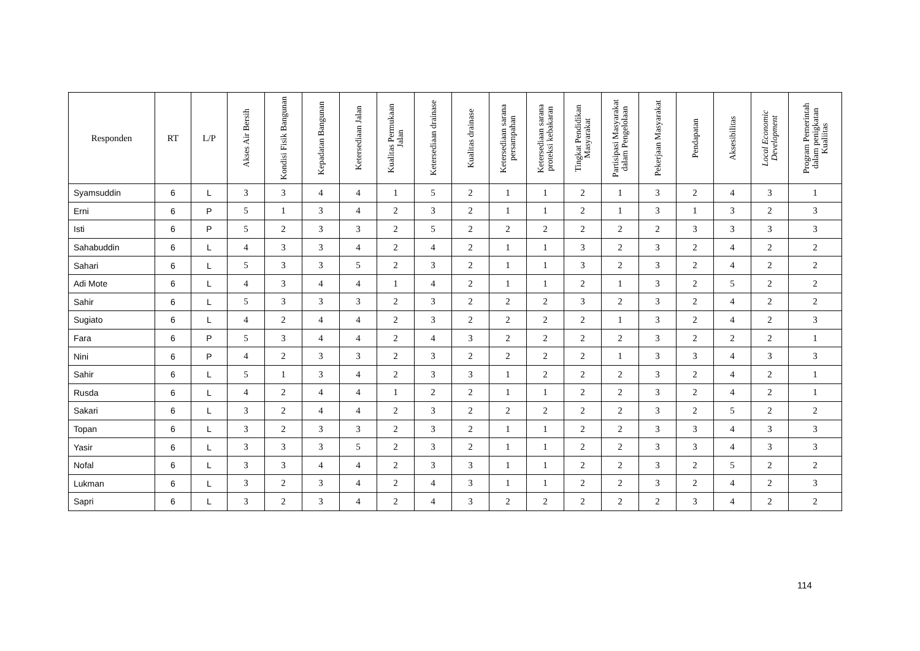| Responden | RT | L/P | Akses Air Bersih | Kondisi Fisik Bangunan | Kepadatan Bangunan | Ketersediaan Jalan | Kualitas Permukaan Jalan | Ketersediaan drainase | Kualitas drainase | Ketersediaan sarana persampahan | Ketersediaan sarana proteksi kebakaran | Tingkat Pendidikan Masyarakat | Partisipasi Masyarakat dalam Pengelolaan | Pekerjaan Masyarakat | Pendapatan | Aksesibilitas | Local Economic Development | Program Pemerintah dalam penigkatan Kualiitas |
| --- | --- | --- | --- | --- | --- | --- | --- | --- | --- | --- | --- | --- | --- | --- | --- | --- | --- | --- |
| Syamsuddin | 6 | L | 3 | 3 | 4 | 4 | 1 | 5 | 2 | 1 | 1 | 2 | 1 | 3 | 2 | 4 | 3 | 1 |
| Erni | 6 | P | 5 | 1 | 3 | 4 | 2 | 3 | 2 | 1 | 1 | 2 | 1 | 3 | 1 | 3 | 2 | 3 |
| Isti | 6 | P | 5 | 2 | 3 | 3 | 2 | 5 | 2 | 2 | 2 | 2 | 2 | 2 | 3 | 3 | 3 | 3 |
| Sahabuddin | 6 | L | 4 | 3 | 3 | 4 | 2 | 4 | 2 | 1 | 1 | 3 | 2 | 3 | 2 | 4 | 2 | 2 |
| Sahari | 6 | L | 5 | 3 | 3 | 5 | 2 | 3 | 2 | 1 | 1 | 3 | 2 | 3 | 2 | 4 | 2 | 2 |
| Adi Mote | 6 | L | 4 | 3 | 4 | 4 | 1 | 4 | 2 | 1 | 1 | 2 | 1 | 3 | 2 | 5 | 2 | 2 |
| Sahir | 6 | L | 5 | 3 | 3 | 3 | 2 | 3 | 2 | 2 | 2 | 3 | 2 | 3 | 2 | 4 | 2 | 2 |
| Sugiato | 6 | L | 4 | 2 | 4 | 4 | 2 | 3 | 2 | 2 | 2 | 2 | 1 | 3 | 2 | 4 | 2 | 3 |
| Fara | 6 | P | 5 | 3 | 4 | 4 | 2 | 4 | 3 | 2 | 2 | 2 | 2 | 3 | 2 | 2 | 2 | 1 |
| Nini | 6 | P | 4 | 2 | 3 | 3 | 2 | 3 | 2 | 2 | 2 | 2 | 1 | 3 | 3 | 4 | 3 | 3 |
| Sahir | 6 | L | 5 | 1 | 3 | 4 | 2 | 3 | 3 | 1 | 2 | 2 | 2 | 3 | 2 | 4 | 2 | 1 |
| Rusda | 6 | L | 4 | 2 | 4 | 4 | 1 | 2 | 2 | 1 | 1 | 2 | 2 | 3 | 2 | 4 | 2 | 1 |
| Sakari | 6 | L | 3 | 2 | 4 | 4 | 2 | 3 | 2 | 2 | 2 | 2 | 2 | 3 | 2 | 5 | 2 | 2 |
| Topan | 6 | L | 3 | 2 | 3 | 3 | 2 | 3 | 2 | 1 | 1 | 2 | 2 | 3 | 3 | 4 | 3 | 3 |
| Yasir | 6 | L | 3 | 3 | 3 | 5 | 2 | 3 | 2 | 1 | 1 | 2 | 2 | 3 | 3 | 4 | 3 | 3 |
| Nofal | 6 | L | 3 | 3 | 4 | 4 | 2 | 3 | 3 | 1 | 1 | 2 | 2 | 3 | 2 | 5 | 2 | 2 |
| Lukman | 6 | L | 3 | 2 | 3 | 4 | 2 | 4 | 3 | 1 | 1 | 2 | 2 | 3 | 2 | 4 | 2 | 3 |
| Sapri | 6 | L | 3 | 2 | 3 | 4 | 2 | 4 | 3 | 2 | 2 | 2 | 2 | 2 | 3 | 4 | 2 | 2 |
114